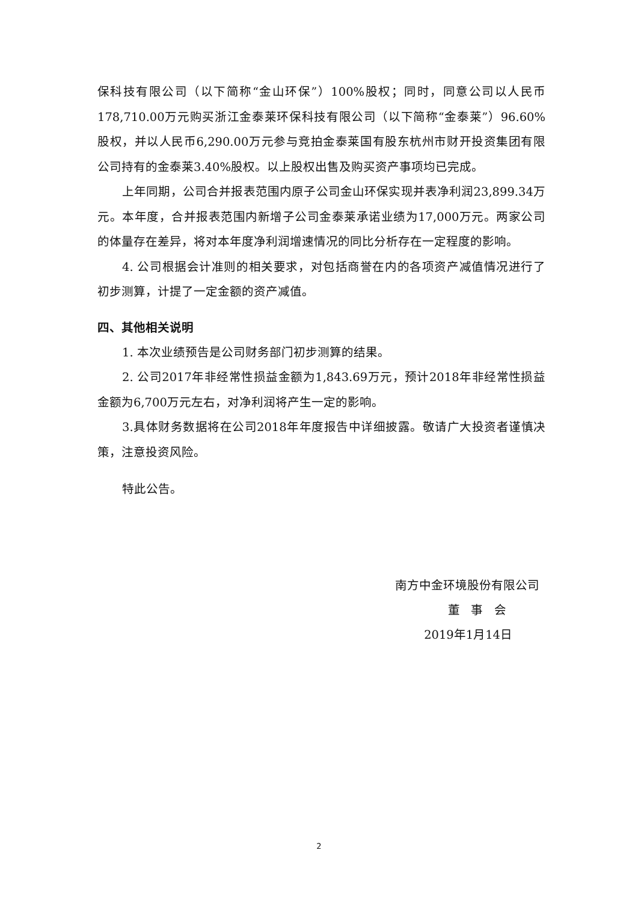保科技有限公司（以下简称“金山环保”）100%股权；同时，同意公司以人民币178,710.00万元购买浙江金泰莱环保科技有限公司（以下简称“金泰莱”）96.60%股权，并以人民币6,290.00万元参与竞拍金泰莱国有股东杭州市财开投资集团有限公司持有的金泰莱3.40%股权。以上股权出售及购买资产事项均已完成。
上年同期，公司合并报表范围内原子公司金山环保实现并表净利润23,899.34万元。本年度，合并报表范围内新增子公司金泰莱承诺业绩为17,000万元。两家公司的体量存在差异，将对本年度净利润增速情况的同比分析存在一定程度的影响。
4. 公司根据会计准则的相关要求，对包括商誉在内的各项资产减值情况进行了初步测算，计提了一定金额的资产减值。
四、其他相关说明
1. 本次业绩预告是公司财务部门初步测算的结果。
2. 公司2017年非经常性损益金额为1,843.69万元，预计2018年非经常性损益金额为6,700万元左右，对净利润将产生一定的影响。
3.具体财务数据将在公司2018年年度报告中详细披露。敬请广大投资者谨慎决策，注意投资风险。
特此公告。
南方中金环境股份有限公司
董 事 会
2019年1月14日
2